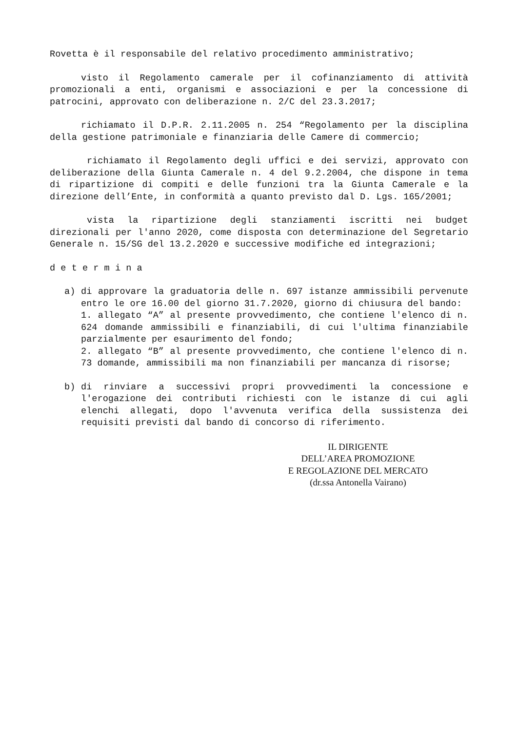Rovetta è il responsabile del relativo procedimento amministrativo;
visto il Regolamento camerale per il cofinanziamento di attività promozionali a enti, organismi e associazioni e per la concessione di patrocini, approvato con deliberazione n. 2/C del 23.3.2017;
richiamato il D.P.R. 2.11.2005 n. 254 “Regolamento per la disciplina della gestione patrimoniale e finanziaria delle Camere di commercio;
richiamato il Regolamento degli uffici e dei servizi, approvato con deliberazione della Giunta Camerale n. 4 del 9.2.2004, che dispone in tema di ripartizione di compiti e delle funzioni tra la Giunta Camerale e la direzione dell’Ente, in conformità a quanto previsto dal D. Lgs. 165/2001;
vista la ripartizione degli stanziamenti iscritti nei budget direzionali per l'anno 2020, come disposta con determinazione del Segretario Generale n. 15/SG del 13.2.2020 e successive modifiche ed integrazioni;
d e t e r m i n a
a) di approvare la graduatoria delle n. 697 istanze ammissibili pervenute entro le ore 16.00 del giorno 31.7.2020, giorno di chiusura del bando:
1. allegato “A” al presente provvedimento, che contiene l'elenco di n. 624 domande ammissibili e finanziabili, di cui l'ultima finanziabile parzialmente per esaurimento del fondo;
2. allegato “B” al presente provvedimento, che contiene l'elenco di n. 73 domande, ammissibili ma non finanziabili per mancanza di risorse;
b) di rinviare a successivi propri provvedimenti la concessione e l'erogazione dei contributi richiesti con le istanze di cui agli elenchi allegati, dopo l'avvenuta verifica della sussistenza dei requisiti previsti dal bando di concorso di riferimento.
IL DIRIGENTE
DELL’AREA PROMOZIONE
E REGOLAZIONE DEL MERCATO
(dr.ssa Antonella Vairano)